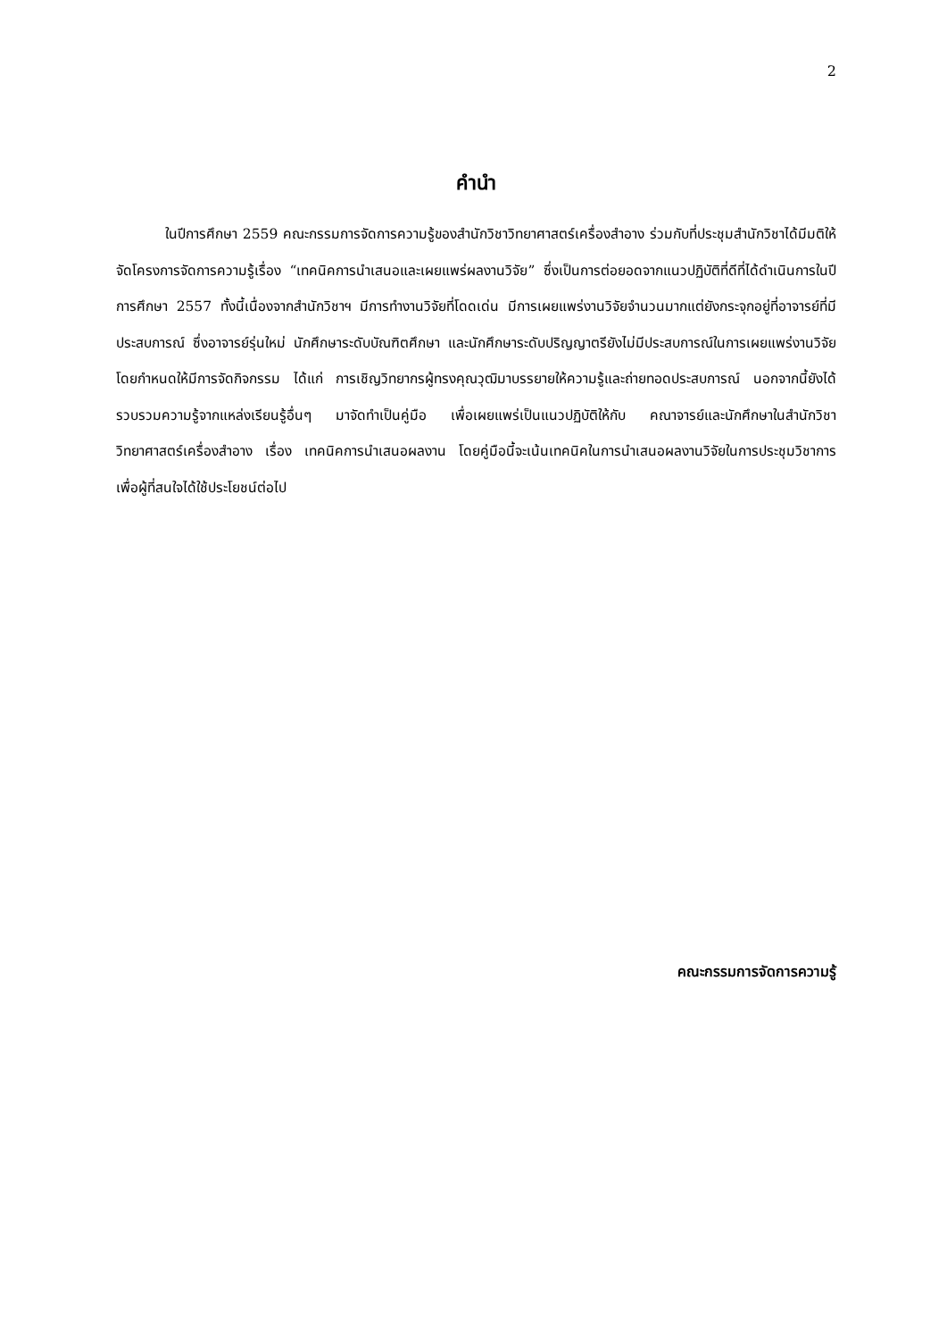2
คำนำ
ในปีการศึกษา 2559 คณะกรรมการจัดการความรู้ของสำนักวิชาวิทยาศาสตร์เครื่องสำอาง ร่วมกับที่ประชุมสำนักวิชาได้มีมติให้จัดโครงการจัดการความรู้เรื่อง “เทคนิคการนำเสนอและเผยแพร่ผลงานวิจัย” ซึ่งเป็นการต่อยอดจากแนวปฏิบัติที่ดีที่ได้ดำเนินการในปีการศึกษา 2557 ทั้งนี้เนื่องจากสำนักวิชาฯ มีการทำงานวิจัยที่โดดเด่น มีการเผยแพร่งานวิจัยจำนวนมากแต่ยังกระจุกอยู่ที่อาจารย์ที่มีประสบการณ์ ซึ่งอาจารย์รุ่นใหม่ นักศึกษาระดับบัณฑิตศึกษา และนักศึกษาระดับปริญญาตรียังไม่มีประสบการณ์ในการเผยแพร่งานวิจัย โดยกำหนดให้มีการจัดกิจกรรม ได้แก่ การเชิญวิทยากรผู้ทรงคุณวุฒิมาบรรยายให้ความรู้และถ่ายทอดประสบการณ์ นอกจากนี้ยังได้รวบรวมความรู้จากแหล่งเรียนรู้อื่นๆ มาจัดทำเป็นคู่มือ เพื่อเผยแพร่เป็นแนวปฏิบัติให้กับ คณาจารย์และนักศึกษาในสำนักวิชาวิทยาศาสตร์เครื่องสำอาง เรื่อง เทคนิคการนำเสนอผลงาน โดยคู่มือนี้จะเน้นเทคนิคในการนำเสนอผลงานวิจัยในการประชุมวิชาการ เพื่อผู้ที่สนใจได้ใช้ประโยชน์ต่อไป
คณะกรรมการจัดการความรู้